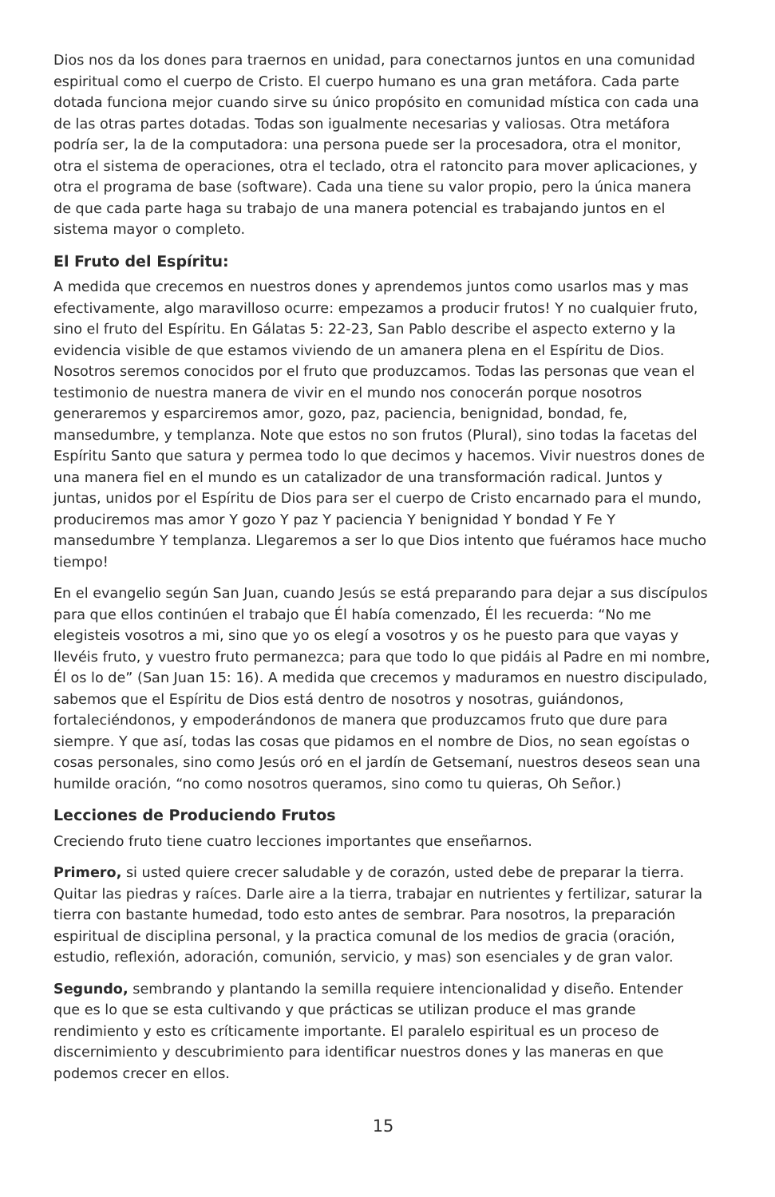Dios nos da los dones para traernos en unidad, para conectarnos juntos en una comunidad espiritual como el cuerpo de Cristo. El cuerpo humano es una gran metáfora. Cada parte dotada funciona mejor cuando sirve su único propósito en comunidad mística con cada una de las otras partes dotadas. Todas son igualmente necesarias y valiosas. Otra metáfora podría ser, la de la computadora: una persona puede ser la procesadora, otra el monitor, otra el sistema de operaciones, otra el teclado, otra el ratoncito para mover aplicaciones, y otra el programa de base (software). Cada una tiene su valor propio, pero la única manera de que cada parte haga su trabajo de una manera potencial es trabajando juntos en el sistema mayor o completo.
El Fruto del Espíritu:
A medida que crecemos en nuestros dones y aprendemos juntos como usarlos mas y mas efectivamente, algo maravilloso ocurre: empezamos a producir frutos! Y no cualquier fruto, sino el fruto del Espíritu. En Gálatas 5: 22-23, San Pablo describe el aspecto externo y la evidencia visible de que estamos viviendo de un amanera plena en el Espíritu de Dios. Nosotros seremos conocidos por el fruto que produzcamos. Todas las personas que vean el testimonio de nuestra manera de vivir en el mundo nos conocerán porque nosotros generaremos y esparciremos amor, gozo, paz, paciencia, benignidad, bondad, fe, mansedumbre, y templanza. Note que estos no son frutos (Plural), sino todas la facetas del Espíritu Santo que satura y permea todo lo que decimos y hacemos. Vivir nuestros dones de una manera fiel en el mundo es un catalizador de una transformación radical. Juntos y juntas, unidos por el Espíritu de Dios para ser el cuerpo de Cristo encarnado para el mundo, produciremos mas amor Y gozo Y paz Y paciencia Y benignidad Y bondad Y Fe Y mansedumbre Y templanza. Llegaremos a ser lo que Dios intento que fuéramos hace mucho tiempo!
En el evangelio según San Juan, cuando Jesús se está preparando para dejar a sus discípulos para que ellos continúen el trabajo que Él había comenzado, Él les recuerda: “No me elegisteis vosotros a mi, sino que yo os elegí a vosotros y os he puesto para que vayas y llevéis fruto, y vuestro fruto permanezca; para que todo lo que pidáis al Padre en mi nombre, Él os lo de” (San Juan 15: 16). A medida que crecemos y maduramos en nuestro discipulado, sabemos que el Espíritu de Dios está dentro de nosotros y nosotras, guiándonos, fortaleciéndonos, y empoderándonos de manera que produzcamos fruto que dure para siempre. Y que así, todas las cosas que pidamos en el nombre de Dios, no sean egoístas o cosas personales, sino como Jesús oró en el jardín de Getsemaní, nuestros deseos sean una humilde oración, “no como nosotros queramos, sino como tu quieras, Oh Señor.)
Lecciones de Produciendo Frutos
Creciendo fruto tiene cuatro lecciones importantes que enseñarnos.
Primero, si usted quiere crecer saludable y de corazón, usted debe de preparar la tierra. Quitar las piedras y raíces. Darle aire a la tierra, trabajar en nutrientes y fertilizar, saturar la tierra con bastante humedad, todo esto antes de sembrar. Para nosotros, la preparación espiritual de disciplina personal, y la practica comunal de los medios de gracia (oración, estudio, reflexión, adoración, comunión, servicio, y mas) son esenciales y de gran valor.
Segundo, sembrando y plantando la semilla requiere intencionalidad y diseño. Entender que es lo que se esta cultivando y que prácticas se utilizan produce el mas grande rendimiento y esto es críticamente importante. El paralelo espiritual es un proceso de discernimiento y descubrimiento para identificar nuestros dones y las maneras en que podemos crecer en ellos.
15